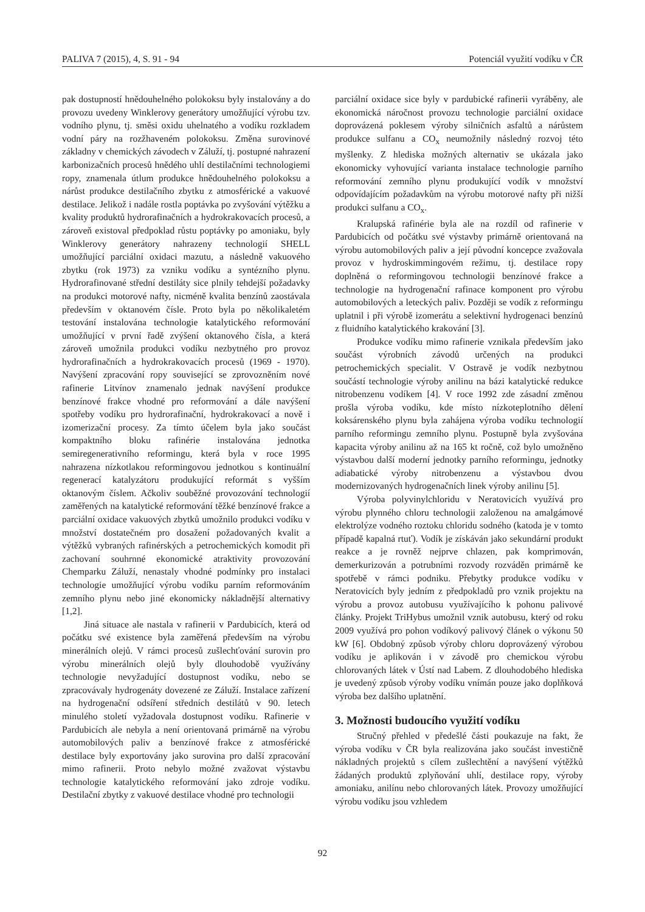PALIVA 7 (2015), 4, S. 91 - 94 Potenciál využití vodíku v ČR
pak dostupností hnědouhelného polokoksu byly instalovány a do provozu uvedeny Winklerovy generátory umožňující výrobu tzv. vodního plynu, tj. směsi oxidu uhelnatého a vodíku rozkladem vodní páry na rozžhaveném polokoksu. Změna surovinové základny v chemických závodech v Záluží, tj. postupné nahrazení karbonizačních procesů hnědého uhlí destilačními technologiemi ropy, znamenala útlum produkce hnědouhelného polokoksu a nárůst produkce destilačního zbytku z atmosférické a vakuové destilace. Jelikož i nadále rostla poptávka po zvyšování výtěžku a kvality produktů hydrorafinačních a hydrokrakovacích procesů, a zároveň existoval předpoklad růstu poptávky po amoniaku, byly Winklerovy generátory nahrazeny technologií SHELL umožňující parciální oxidaci mazutu, a následně vakuového zbytku (rok 1973) za vzniku vodíku a syntézního plynu. Hydrorafinované střední destiláty sice plnily tehdejší požadavky na produkci motorové nafty, nicméně kvalita benzínů zaostávala především v oktanovém čísle. Proto byla po několikaletém testování instalována technologie katalytického reformování umožňující v první řadě zvýšení oktanového čísla, a která zároveň umožnila produkci vodíku nezbytného pro provoz hydrorafinačních a hydrokrakovacích procesů (1969 - 1970). Navýšení zpracování ropy související se zprovozněním nové rafinerie Litvínov znamenalo jednak navýšení produkce benzínové frakce vhodné pro reformování a dále navýšení spotřeby vodíku pro hydrorafinační, hydrokrakovací a nově i izomerizační procesy. Za tímto účelem byla jako součást kompaktního bloku rafinérie instalována jednotka semiregenerativního reformingu, která byla v roce 1995 nahrazena nízkotlakou reformingovou jednotkou s kontinuální regenerací katalyzátoru produkující reformát s vyšším oktanovým číslem. Ačkoliv souběžné provozování technologií zaměřených na katalytické reformování těžké benzínové frakce a parciální oxidace vakuových zbytků umožnilo produkci vodíku v množství dostatečném pro dosažení požadovaných kvalit a výtěžků vybraných rafinérských a petrochemických komodit při zachovaní souhrnné ekonomické atraktivity provozování Chemparku Záluží, nenastaly vhodné podmínky pro instalaci technologie umožňující výrobu vodíku parním reformováním zemního plynu nebo jiné ekonomicky nákladnější alternativy [1,2].
Jiná situace ale nastala v rafinerii v Pardubicích, která od počátku své existence byla zaměřená především na výrobu minerálních olejů. V rámci procesů zušlechťování surovin pro výrobu minerálních olejů byly dlouhodobě využívány technologie nevyžadující dostupnost vodíku, nebo se zpracovávaly hydrogenáty dovezené ze Záluží. Instalace zařízení na hydrogenační odsíření středních destilátů v 90. letech minulého století vyžadovala dostupnost vodíku. Rafinerie v Pardubicích ale nebyla a není orientovaná primárně na výrobu automobilových paliv a benzínové frakce z atmosférické destilace byly exportovány jako surovina pro další zpracování mimo rafinerii. Proto nebylo možné zvažovat výstavbu technologie katalytického reformování jako zdroje vodíku. Destilační zbytky z vakuové destilace vhodné pro technologii
parciální oxidace sice byly v pardubické rafinerii vyráběny, ale ekonomická náročnost provozu technologie parciální oxidace doprovázená poklesem výroby silničních asfaltů a nárůstem produkce sulfanu a CO<sub>x</sub> neumožnily následný rozvoj této myšlenky. Z hlediska možných alternativ se ukázala jako ekonomicky vyhovující varianta instalace technologie parního reformování zemního plynu produkující vodík v množství odpovídajícím požadavkům na výrobu motorové nafty při nižší produkci sulfanu a CO<sub>x</sub>.
Kralupská rafinérie byla ale na rozdíl od rafinerie v Pardubicích od počátku své výstavby primárně orientovaná na výrobu automobilových paliv a její původní koncepce zvažovala provoz v hydroskimmingovém režimu, tj. destilace ropy doplněná o reformingovou technologii benzínové frakce a technologie na hydrogenační rafinace komponent pro výrobu automobilových a leteckých paliv. Později se vodík z reformingu uplatnil i při výrobě izomerátu a selektivní hydrogenaci benzínů z fluidního katalytického krakování [3].
Produkce vodíku mimo rafinerie vznikala především jako součást výrobních závodů určených na produkci petrochemických specialit. V Ostravě je vodík nezbytnou součástí technologie výroby anilinu na bázi katalytické redukce nitrobenzenu vodíkem [4]. V roce 1992 zde zásadní změnou prošla výroba vodíku, kde místo nízkoteplotního dělení koksárenského plynu byla zahájena výroba vodíku technologií parního reformingu zemního plynu. Postupně byla zvyšována kapacita výroby anilinu až na 165 kt ročně, což bylo umožněno výstavbou další moderní jednotky parního reformingu, jednotky adiabatické výroby nitrobenzenu a výstavbou dvou modernizovaných hydrogenačních linek výroby anilinu [5].
Výroba polyvinylchloridu v Neratovicích využívá pro výrobu plynného chloru technologii založenou na amalgámové elektrolýze vodného roztoku chloridu sodného (katoda je v tomto případě kapalná rtuť). Vodík je získáván jako sekundární produkt reakce a je rovněž nejprve chlazen, pak komprimován, demerkurizován a potrubními rozvody rozváděn primárně ke spotřebě v rámci podniku. Přebytky produkce vodíku v Neratovicích byly jedním z předpokladů pro vznik projektu na výrobu a provoz autobusu využívajícího k pohonu palivové články. Projekt TriHybus umožnil vznik autobusu, který od roku 2009 využívá pro pohon vodíkový palivový článek o výkonu 50 kW [6]. Obdobný způsob výroby chloru doprovázený výrobou vodíku je aplikován i v závodě pro chemickou výrobu chlorovaných látek v Ústí nad Labem. Z dlouhodobého hlediska je uvedený způsob výroby vodíku vnímán pouze jako doplňková výroba bez dalšího uplatnění.
3. Možnosti budoucího využití vodíku
Stručný přehled v předešlé části poukazuje na fakt, že výroba vodíku v ČR byla realizována jako součást investičně nákladných projektů s cílem zušlechtění a navýšení výtěžků žádaných produktů zplyňování uhlí, destilace ropy, výroby amoniaku, anilínu nebo chlorovaných látek. Provozy umožňující výrobu vodíku jsou vzhledem
92